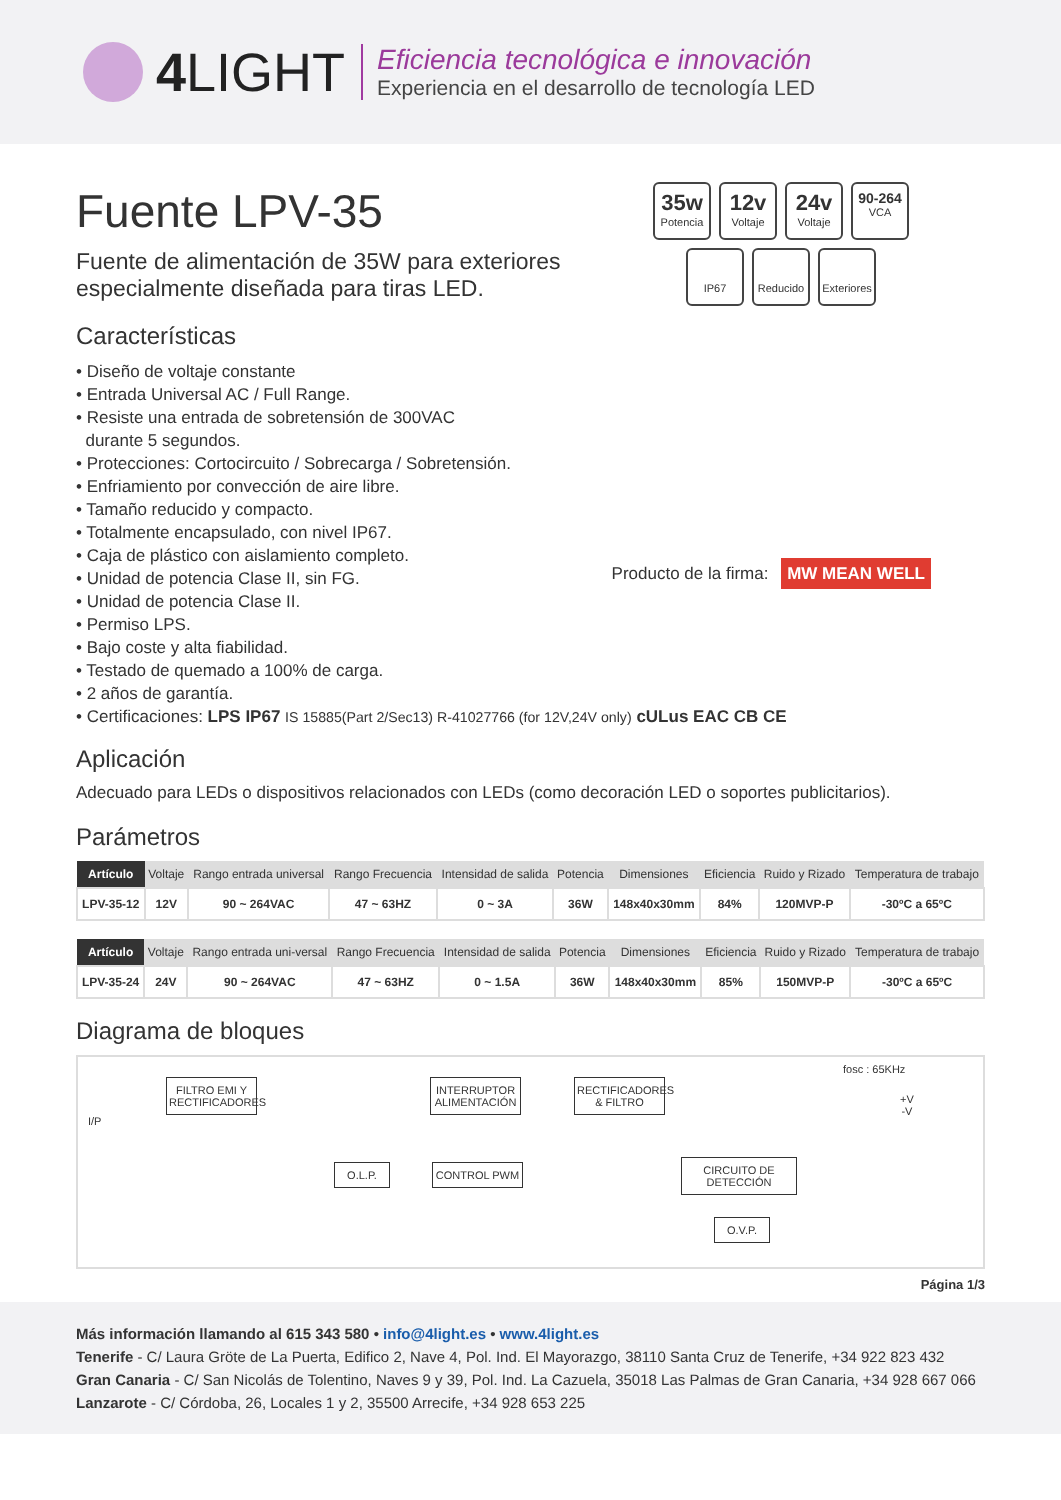4 LIGHT
Eficiencia tecnológica e innovación
Experiencia en el desarrollo de tecnología LED
Fuente LPV-35
Fuente de alimentación de 35W para exteriores
especialmente diseñada para tiras LED.
35w
Potencia
12v
Voltaje
24v
Voltaje
90-264
VCA
IP67
Reducido
Exteriores
Producto de la firma: MW MEAN WELL
Características
• Diseño de voltaje constante
• Entrada Universal AC / Full Range.
• Resiste una entrada de sobretensión de 300VAC
durante 5 segundos.
• Protecciones: Cortocircuito / Sobrecarga / Sobretensión.
• Enfriamiento por convección de aire libre.
• Tamaño reducido y compacto.
• Totalmente encapsulado, con nivel IP67.
• Caja de plástico con aislamiento completo.
• Unidad de potencia Clase II, sin FG.
• Unidad de potencia Clase II.
• Permiso LPS.
• Bajo coste y alta fiabilidad.
• Testado de quemado a 100% de carga.
• 2 años de garantía.
• Certificaciones: LPS IP67 IS 15885(Part 2/Sec13) R-41027766 (for 12V,24V only) cULus EAC CB CE
Aplicación
Adecuado para LEDs o dispositivos relacionados con LEDs (como decoración LED o soportes publicitarios).
Parámetros
| Artículo | Voltaje | Rango entrada universal | Rango Frecuencia | Intensidad de salida | Potencia | Dimensiones | Eficiencia | Ruido y Rizado | Temperatura de trabajo |
| --- | --- | --- | --- | --- | --- | --- | --- | --- | --- |
| LPV-35-12 | 12V | 90 ~ 264VAC | 47 ~ 63HZ | 0 ~ 3A | 36W | 148x40x30mm | 84% | 120MVP-P | -30ºC a 65ºC |
| Artículo | Voltaje | Rango entrada uni-versal | Rango Frecuencia | Intensidad de salida | Potencia | Dimensiones | Eficiencia | Ruido y Rizado | Temperatura de trabajo |
| --- | --- | --- | --- | --- | --- | --- | --- | --- | --- |
| LPV-35-24 | 24V | 90 ~ 264VAC | 47 ~ 63HZ | 0 ~ 1.5A | 36W | 148x40x30mm | 85% | 150MVP-P | -30ºC a 65ºC |
Diagrama de bloques
I/P
FILTRO EMI Y RECTIFICADORES
INTERRUPTOR ALIMENTACIÓN
RECTIFICADORES & FILTRO
fosc : 65KHz
+V
-V
O.L.P. CONTROL PWM
CIRCUITO DE DETECCIÓN
O.V.P.
Página 1/3
Más información llamando al 615 343 580 • info@4light.es • www.4light.es
Tenerife - C/ Laura Gröte de La Puerta, Edifico 2, Nave 4, Pol. Ind. El Mayorazgo, 38110 Santa Cruz de Tenerife, +34 922 823 432
Gran Canaria - C/ San Nicolás de Tolentino, Naves 9 y 39, Pol. Ind. La Cazuela, 35018 Las Palmas de Gran Canaria, +34 928 667 066
Lanzarote - C/ Córdoba, 26, Locales 1 y 2, 35500 Arrecife, +34 928 653 225